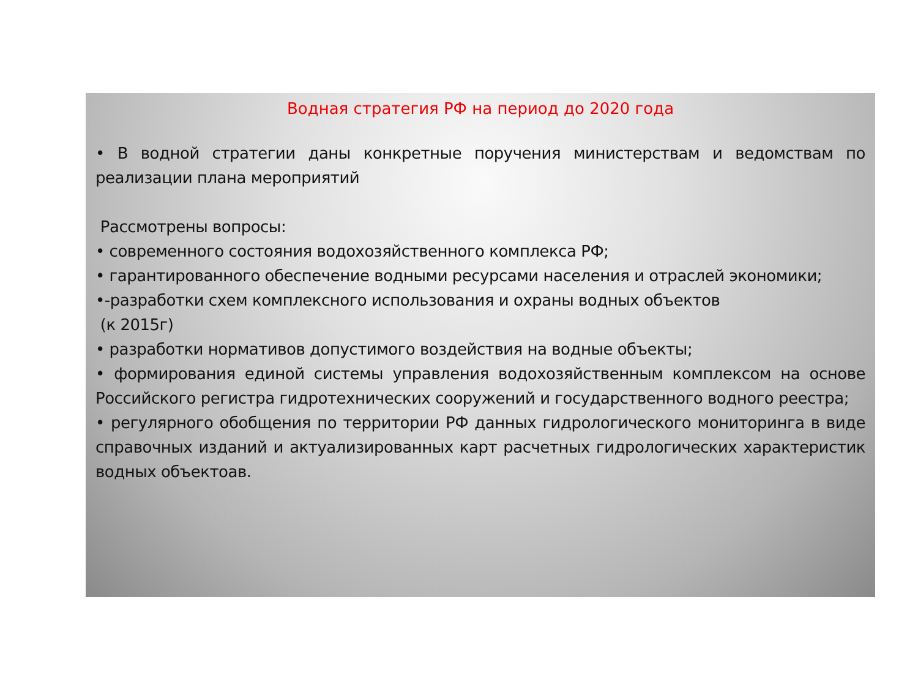Водная стратегия РФ на период до 2020 года
• В водной стратегии даны конкретные поручения министерствам и ведомствам по реализации плана мероприятий
Рассмотрены вопросы:
• современного состояния водохозяйственного комплекса РФ;
• гарантированного обеспечение водными ресурсами населения и отраслей экономики;
•-разработки схем комплексного использования и охраны водных объектов
(к 2015г)
• разработки нормативов допустимого воздействия на водные объекты;
• формирования единой системы управления водохозяйственным комплексом на основе Российского регистра гидротехнических сооружений и государственного водного реестра;
• регулярного обобщения по территории РФ данных гидрологического мониторинга в виде справочных изданий и актуализированных карт расчетных гидрологических характеристик водных объектоав.